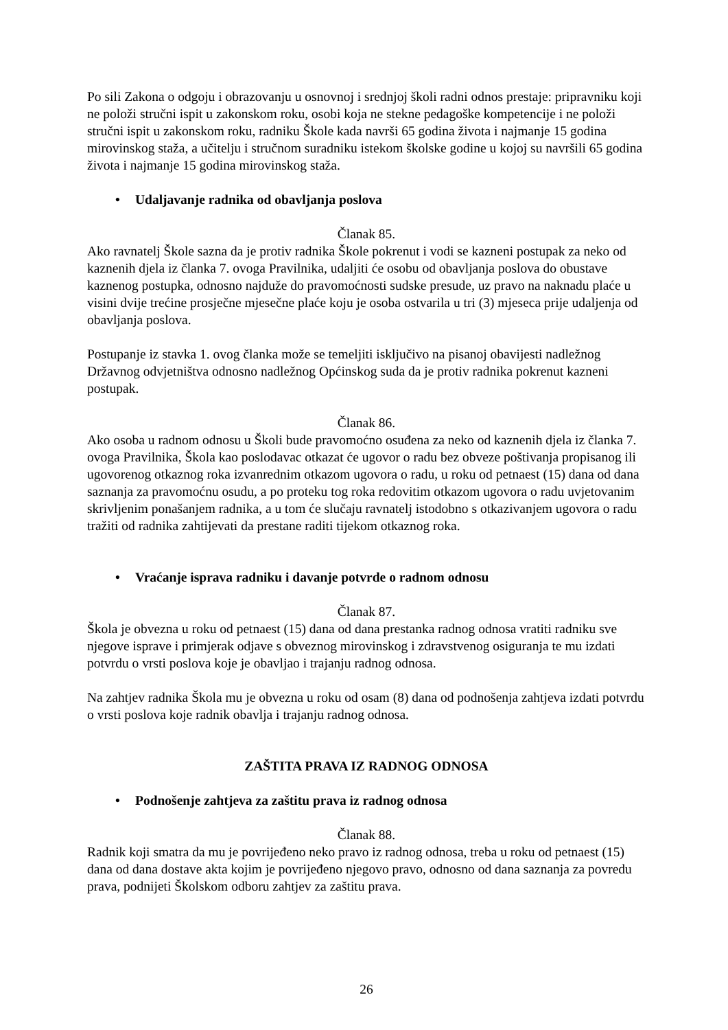Po sili Zakona o odgoju i obrazovanju u osnovnoj i srednjoj školi radni odnos prestaje: pripravniku koji ne položi stručni ispit u zakonskom roku, osobi koja ne stekne pedagoške kompetencije i ne položi stručni ispit u zakonskom roku, radniku Škole kada navrši 65 godina života i najmanje 15 godina mirovinskog staža, a učitelju i stručnom suradniku istekom školske godine u kojoj su navršili 65 godina života i najmanje 15 godina mirovinskog staža.
• Udaljavanje radnika od obavljanja poslova
Članak 85.
Ako ravnatelj Škole sazna da je protiv radnika Škole pokrenut i vodi se kazneni postupak za neko od kaznenih djela iz članka 7. ovoga Pravilnika, udaljiti će osobu od obavljanja poslova do obustave kaznenog postupka, odnosno najduže do pravomoćnosti sudske presude, uz pravo na naknadu plaće u visini dvije trećine prosječne mjesečne plaće koju je osoba ostvarila u tri (3) mjeseca prije udaljenja od obavljanja poslova.
Postupanje iz stavka 1. ovog članka može se temeljiti isključivo na pisanoj obavijesti nadležnog Državnog odvjetništva odnosno nadležnog Općinskog suda da je protiv radnika pokrenut kazneni postupak.
Članak 86.
Ako osoba u radnom odnosu u Školi bude pravomoćno osuđena za neko od kaznenih djela iz članka 7. ovoga Pravilnika, Škola kao poslodavac otkazat će ugovor o radu bez obveze poštivanja propisanog ili ugovorenog otkaznog roka izvanrednim otkazom ugovora o radu, u roku od petnaest (15) dana od dana saznanja za pravomoćnu osudu, a po proteku tog roka redovitim otkazom ugovora o radu uvjetovanim skrivljenim ponašanjem radnika, a u tom će slučaju ravnatelj istodobno s otkazivanjem ugovora o radu tražiti od radnika zahtijevati da prestane raditi tijekom otkaznog roka.
• Vraćanje isprava radniku i davanje potvrde o radnom odnosu
Članak 87.
Škola je obvezna u roku od petnaest (15) dana od dana prestanka radnog odnosa vratiti radniku sve njegove isprave i primjerak odjave s obveznog mirovinskog i zdravstvenog osiguranja te mu izdati potvrdu o vrsti poslova koje je obavljao i trajanju radnog odnosa.
Na zahtjev radnika Škola mu je obvezna u roku od osam (8) dana od podnošenja zahtjeva izdati potvrdu o vrsti poslova koje radnik obavlja i trajanju radnog odnosa.
ZAŠTITA PRAVA IZ RADNOG ODNOSA
• Podnošenje zahtjeva za zaštitu prava iz radnog odnosa
Članak 88.
Radnik koji smatra da mu je povrijeđeno neko pravo iz radnog odnosa, treba u roku od petnaest (15) dana od dana dostave akta kojim je povrijeđeno njegovo pravo, odnosno od dana saznanja za povredu prava, podnijeti Školskom odboru zahtjev za zaštitu prava.
26